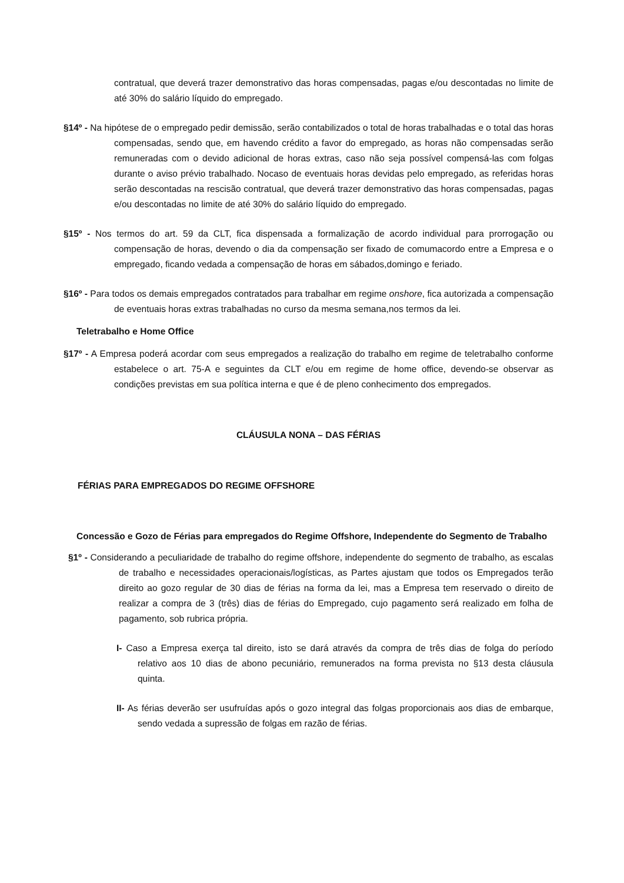contratual, que deverá trazer demonstrativo das horas compensadas, pagas e/ou descontadas no limite de até 30% do salário líquido do empregado.
§14º - Na hipótese de o empregado pedir demissão, serão contabilizados o total de horas trabalhadas e o total das horas compensadas, sendo que, em havendo crédito a favor do empregado, as horas não compensadas serão remuneradas com o devido adicional de horas extras, caso não seja possível compensá-las com folgas durante o aviso prévio trabalhado. Nocaso de eventuais horas devidas pelo empregado, as referidas horas serão descontadas na rescisão contratual, que deverá trazer demonstrativo das horas compensadas, pagas e/ou descontadas no limite de até 30% do salário líquido do empregado.
§15º - Nos termos do art. 59 da CLT, fica dispensada a formalização de acordo individual para prorrogação ou compensação de horas, devendo o dia da compensação ser fixado de comumacordo entre a Empresa e o empregado, ficando vedada a compensação de horas em sábados,domingo e feriado.
§16º - Para todos os demais empregados contratados para trabalhar em regime onshore, fica autorizada a compensação de eventuais horas extras trabalhadas no curso da mesma semana,nos termos da lei.
Teletrabalho e Home Office
§17º - A Empresa poderá acordar com seus empregados a realização do trabalho em regime de teletrabalho conforme estabelece o art. 75-A e seguintes da CLT e/ou em regime de home office, devendo-se observar as condições previstas em sua política interna e que é de pleno conhecimento dos empregados.
CLÁUSULA NONA – DAS FÉRIAS
FÉRIAS PARA EMPREGADOS DO REGIME OFFSHORE
Concessão e Gozo de Férias para empregados do Regime Offshore, Independente do Segmento de Trabalho
§1º - Considerando a peculiaridade de trabalho do regime offshore, independente do segmento de trabalho, as escalas de trabalho e necessidades operacionais/logísticas, as Partes ajustam que todos os Empregados terão direito ao gozo regular de 30 dias de férias na forma da lei, mas a Empresa tem reservado o direito de realizar a compra de 3 (três) dias de férias do Empregado, cujo pagamento será realizado em folha de pagamento, sob rubrica própria.
I- Caso a Empresa exerça tal direito, isto se dará através da compra de três dias de folga do período relativo aos 10 dias de abono pecuniário, remunerados na forma prevista no §13 desta cláusula quinta.
II- As férias deverão ser usufruídas após o gozo integral das folgas proporcionais aos dias de embarque, sendo vedada a supressão de folgas em razão de férias.